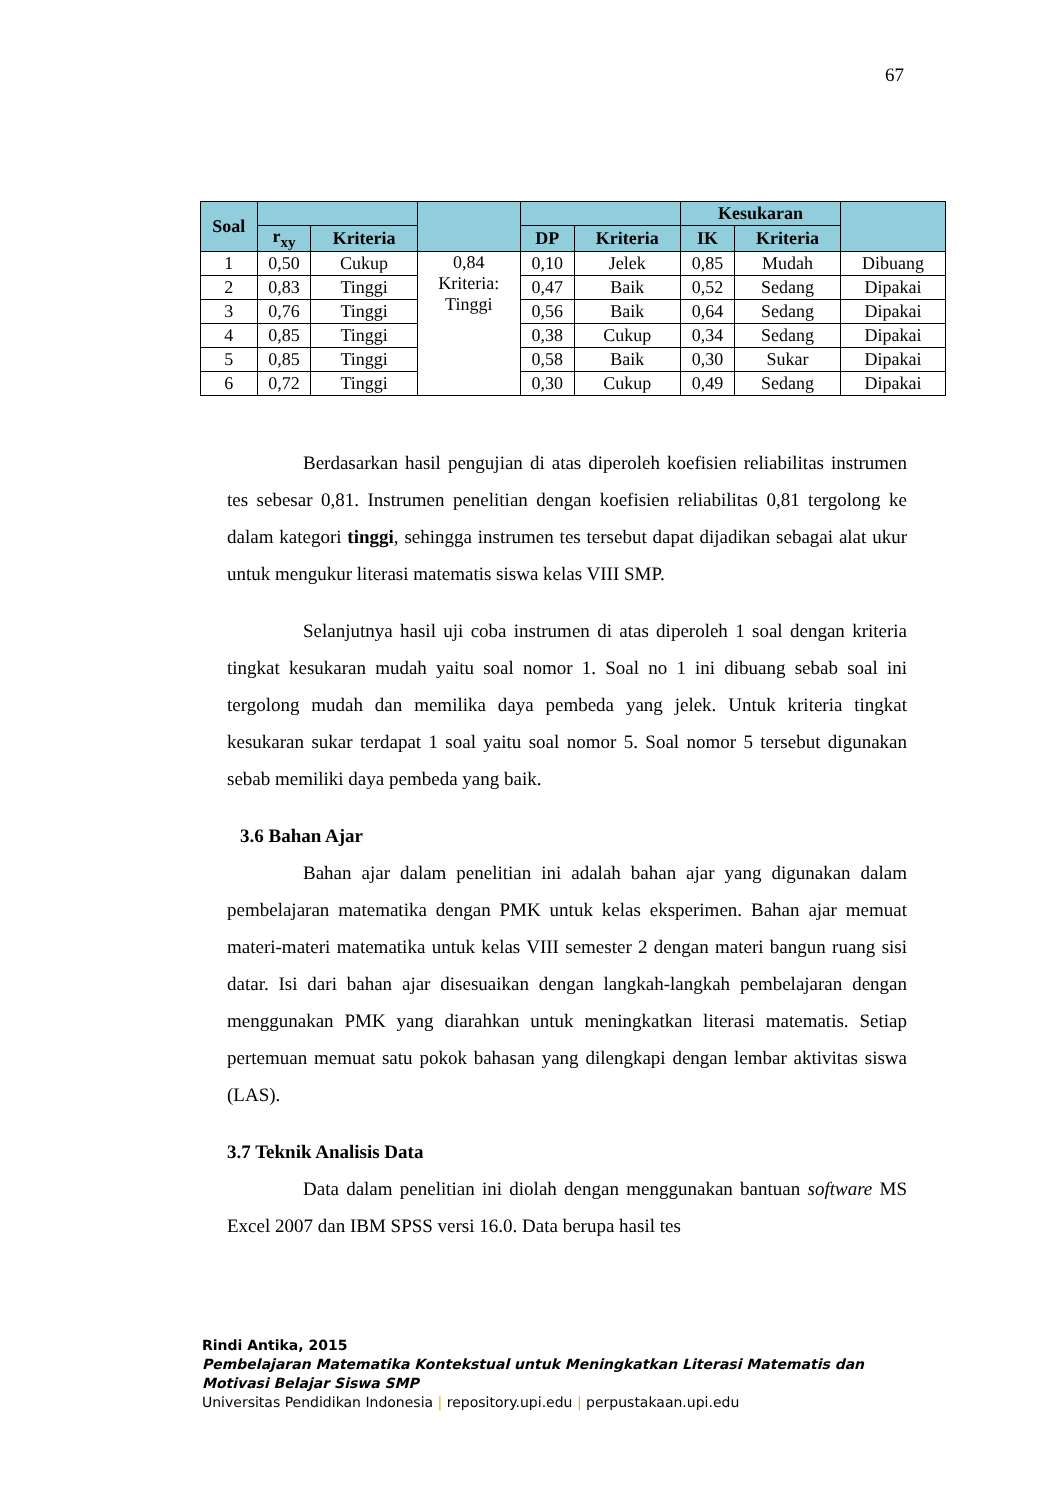67
| Soal | | | | | | Kesukaran | | |
| --- | --- | --- | --- | --- | --- | --- | --- | --- |
| | r<sub>xy</sub> | Kriteria | | DP | Kriteria | IK | Kriteria | |
| 1 | 0,50 | Cukup | 0,84 Kriteria: Tinggi | 0,10 | Jelek | 0,85 | Mudah | Dibuang |
| 2 | 0,83 | Tinggi | | 0,47 | Baik | 0,52 | Sedang | Dipakai |
| 3 | 0,76 | Tinggi | | 0,56 | Baik | 0,64 | Sedang | Dipakai |
| 4 | 0,85 | Tinggi | | 0,38 | Cukup | 0,34 | Sedang | Dipakai |
| 5 | 0,85 | Tinggi | | 0,58 | Baik | 0,30 | Sukar | Dipakai |
| 6 | 0,72 | Tinggi | | 0,30 | Cukup | 0,49 | Sedang | Dipakai |
Berdasarkan hasil pengujian di atas diperoleh koefisien reliabilitas instrumen tes sebesar 0,81. Instrumen penelitian dengan koefisien reliabilitas 0,81 tergolong ke dalam kategori tinggi, sehingga instrumen tes tersebut dapat dijadikan sebagai alat ukur untuk mengukur literasi matematis siswa kelas VIII SMP.
Selanjutnya hasil uji coba instrumen di atas diperoleh 1 soal dengan kriteria tingkat kesukaran mudah yaitu soal nomor 1. Soal no 1 ini dibuang sebab soal ini tergolong mudah dan memilika daya pembeda yang jelek. Untuk kriteria tingkat kesukaran sukar terdapat 1 soal yaitu soal nomor 5. Soal nomor 5 tersebut digunakan sebab memiliki daya pembeda yang baik.
3.6 Bahan Ajar
Bahan ajar dalam penelitian ini adalah bahan ajar yang digunakan dalam pembelajaran matematika dengan PMK untuk kelas eksperimen. Bahan ajar memuat materi-materi matematika untuk kelas VIII semester 2 dengan materi bangun ruang sisi datar. Isi dari bahan ajar disesuaikan dengan langkah-langkah pembelajaran dengan menggunakan PMK yang diarahkan untuk meningkatkan literasi matematis. Setiap pertemuan memuat satu pokok bahasan yang dilengkapi dengan lembar aktivitas siswa (LAS).
3.7 Teknik Analisis Data
Data dalam penelitian ini diolah dengan menggunakan bantuan software MS Excel 2007 dan IBM SPSS versi 16.0. Data berupa hasil tes
Rindi Antika, 2015
Pembelajaran Matematika Kontekstual untuk Meningkatkan Literasi Matematis dan
Motivasi Belajar Siswa SMP
Universitas Pendidikan Indonesia | repository.upi.edu | perpustakaan.upi.edu